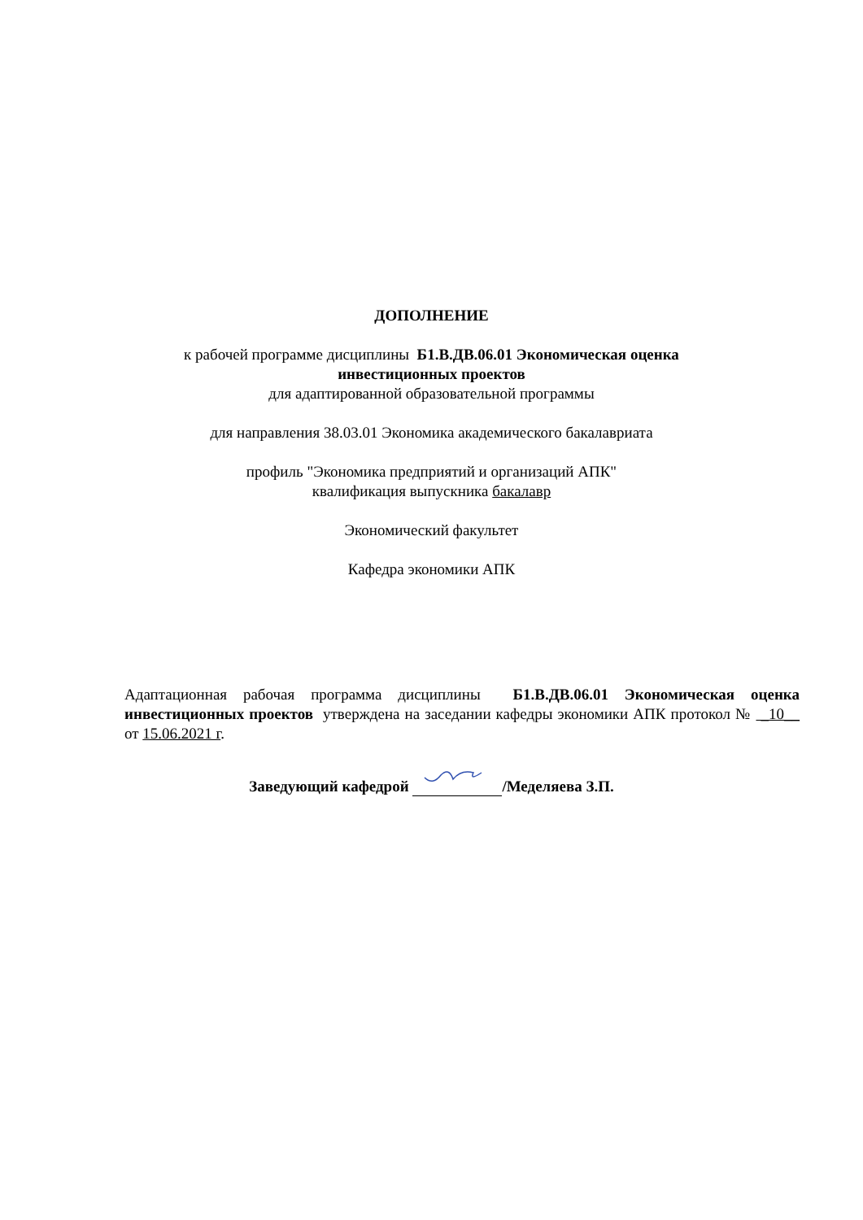ДОПОЛНЕНИЕ
к рабочей программе дисциплины Б1.В.ДВ.06.01 Экономическая оценка
инвестиционных проектов
для адаптированной образовательной программы
для направления 38.03.01 Экономика академического бакалавриата
профиль "Экономика предприятий и организаций АПК"
квалификация выпускника бакалавр
Экономический факультет
Кафедра экономики АПК
Адаптационная рабочая программа дисциплины Б1.В.ДВ.06.01 Экономическая оценка инвестиционных проектов утверждена на заседании кафедры экономики АПК протокол № _10__ от 15.06.2021 г.
Заведующий кафедрой /Меделяева З.П.